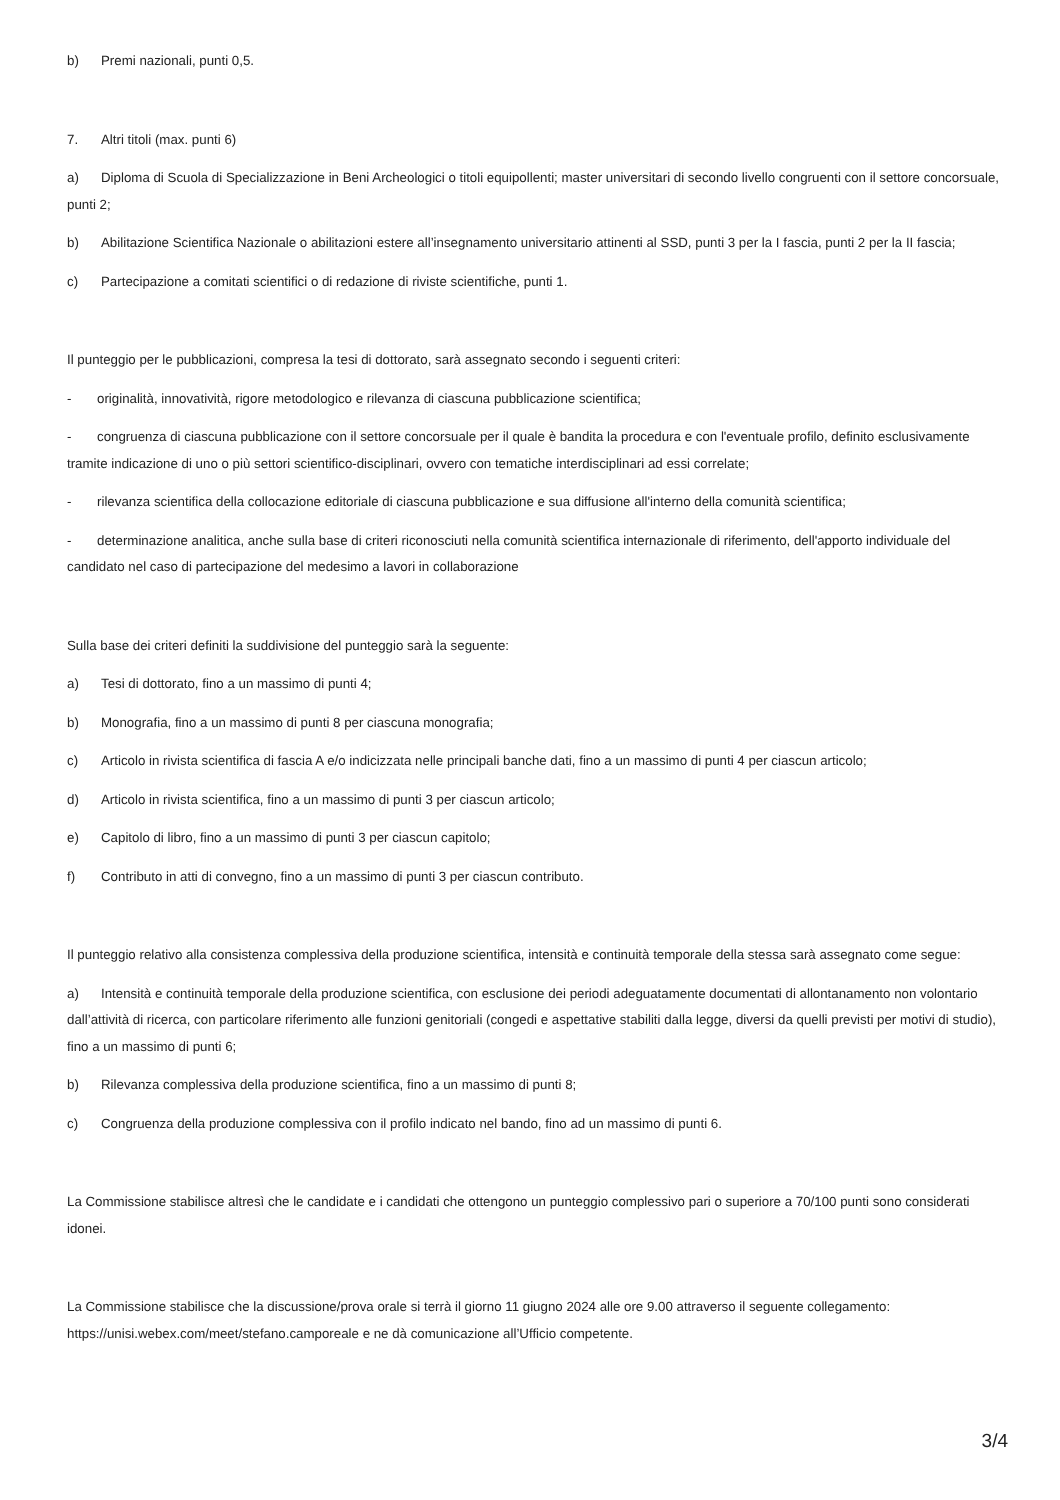b) Premi nazionali, punti 0,5.
7. Altri titoli (max. punti 6)
a) Diploma di Scuola di Specializzazione in Beni Archeologici o titoli equipollenti; master universitari di secondo livello congruenti con il settore concorsuale, punti 2;
b) Abilitazione Scientifica Nazionale o abilitazioni estere all’insegnamento universitario attinenti al SSD, punti 3 per la I fascia, punti 2 per la II fascia;
c) Partecipazione a comitati scientifici o di redazione di riviste scientifiche, punti 1.
Il punteggio per le pubblicazioni, compresa la tesi di dottorato, sarà assegnato secondo i seguenti criteri:
- originalità, innovatività, rigore metodologico e rilevanza di ciascuna pubblicazione scientifica;
- congruenza di ciascuna pubblicazione con il settore concorsuale per il quale è bandita la procedura e con l'eventuale profilo, definito esclusivamente tramite indicazione di uno o più settori scientifico-disciplinari, ovvero con tematiche interdisciplinari ad essi correlate;
- rilevanza scientifica della collocazione editoriale di ciascuna pubblicazione e sua diffusione all'interno della comunità scientifica;
- determinazione analitica, anche sulla base di criteri riconosciuti nella comunità scientifica internazionale di riferimento, dell'apporto individuale del candidato nel caso di partecipazione del medesimo a lavori in collaborazione
Sulla base dei criteri definiti la suddivisione del punteggio sarà la seguente:
a) Tesi di dottorato, fino a un massimo di punti 4;
b) Monografia, fino a un massimo di punti 8 per ciascuna monografia;
c) Articolo in rivista scientifica di fascia A e/o indicizzata nelle principali banche dati, fino a un massimo di punti 4 per ciascun articolo;
d) Articolo in rivista scientifica, fino a un massimo di punti 3 per ciascun articolo;
e) Capitolo di libro, fino a un massimo di punti 3 per ciascun capitolo;
f) Contributo in atti di convegno, fino a un massimo di punti 3 per ciascun contributo.
Il punteggio relativo alla consistenza complessiva della produzione scientifica, intensità e continuità temporale della stessa sarà assegnato come segue:
a) Intensità e continuità temporale della produzione scientifica, con esclusione dei periodi adeguatamente documentati di allontanamento non volontario dall’attività di ricerca, con particolare riferimento alle funzioni genitoriali (congedi e aspettative stabiliti dalla legge, diversi da quelli previsti per motivi di studio), fino a un massimo di punti 6;
b) Rilevanza complessiva della produzione scientifica, fino a un massimo di punti 8;
c) Congruenza della produzione complessiva con il profilo indicato nel bando, fino ad un massimo di punti 6.
La Commissione stabilisce altresì che le candidate e i candidati che ottengono un punteggio complessivo pari o superiore a 70/100 punti sono considerati idonei.
La Commissione stabilisce che la discussione/prova orale si terrà il giorno 11 giugno 2024 alle ore 9.00 attraverso il seguente collegamento: https://unisi.webex.com/meet/stefano.camporeale e ne dà comunicazione all’Ufficio competente.
3/4